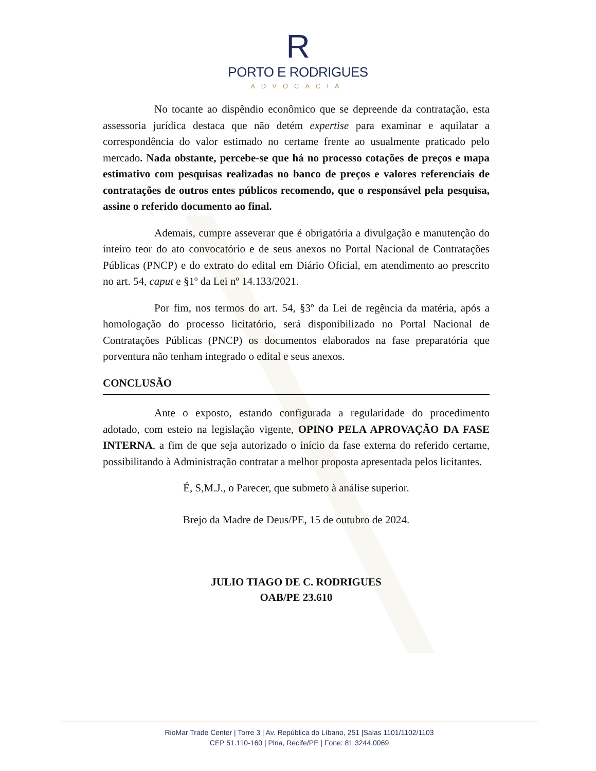R
PORTO E RODRIGUES
ADVOCACIA
No tocante ao dispêndio econômico que se depreende da contratação, esta assessoria jurídica destaca que não detém expertise para examinar e aquilatar a correspondência do valor estimado no certame frente ao usualmente praticado pelo mercado. Nada obstante, percebe-se que há no processo cotações de preços e mapa estimativo com pesquisas realizadas no banco de preços e valores referenciais de contratações de outros entes públicos recomendo, que o responsável pela pesquisa, assine o referido documento ao final.
Ademais, cumpre asseverar que é obrigatória a divulgação e manutenção do inteiro teor do ato convocatório e de seus anexos no Portal Nacional de Contratações Públicas (PNCP) e do extrato do edital em Diário Oficial, em atendimento ao prescrito no art. 54, caput e §1º da Lei nº 14.133/2021.
Por fim, nos termos do art. 54, §3º da Lei de regência da matéria, após a homologação do processo licitatório, será disponibilizado no Portal Nacional de Contratações Públicas (PNCP) os documentos elaborados na fase preparatória que porventura não tenham integrado o edital e seus anexos.
CONCLUSÃO
Ante o exposto, estando configurada a regularidade do procedimento adotado, com esteio na legislação vigente, OPINO PELA APROVAÇÃO DA FASE INTERNA, a fim de que seja autorizado o início da fase externa do referido certame, possibilitando à Administração contratar a melhor proposta apresentada pelos licitantes.
É, S,M.J., o Parecer, que submeto à análise superior.
Brejo da Madre de Deus/PE, 15 de outubro de 2024.
JULIO TIAGO DE C. RODRIGUES
OAB/PE 23.610
RioMar Trade Center | Torre 3 | Av. República do Líbano, 251 |Salas 1101/1102/1103
CEP 51.110-160 | Pina, Recife/PE | Fone: 81 3244.0069